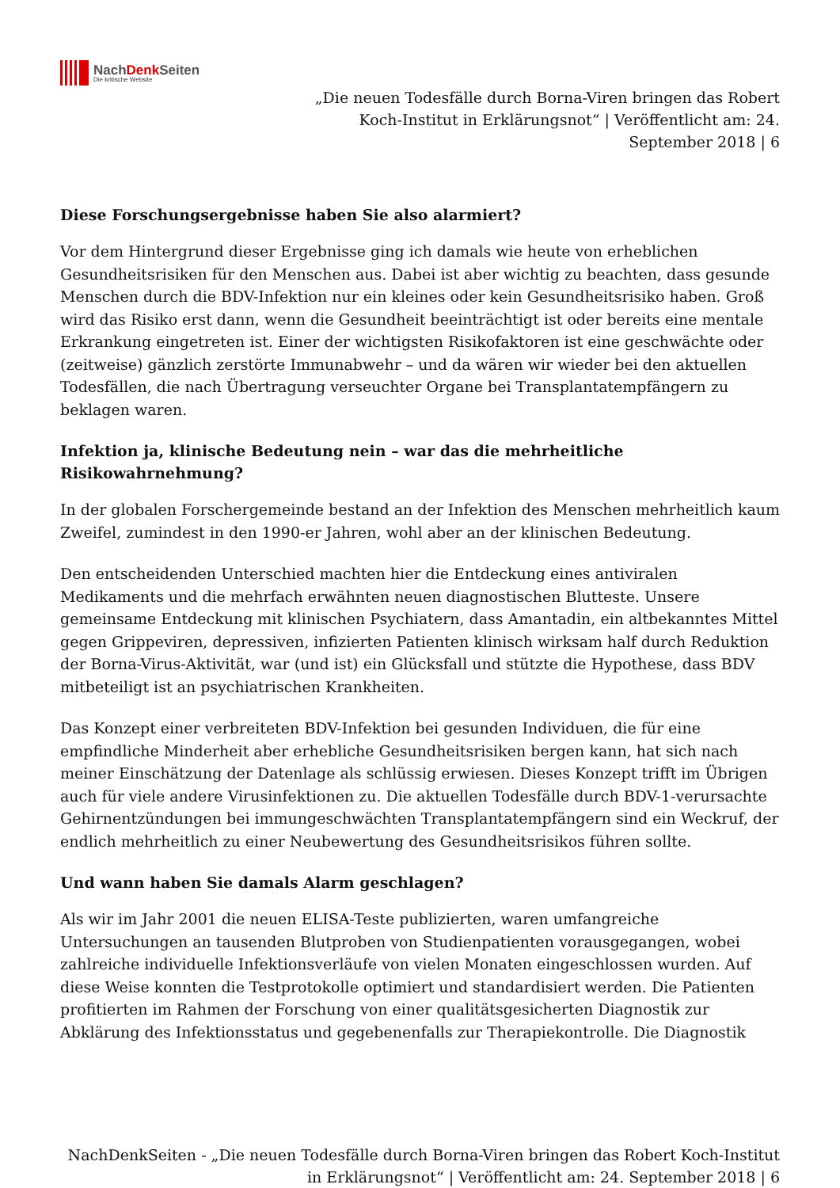NachDenk Seiten
Die kritische Website
„Die neuen Todesfälle durch Borna-Viren bringen das Robert Koch-Institut in Erklärungsnot“ | Veröffentlicht am: 24. September 2018 | 6
Diese Forschungsergebnisse haben Sie also alarmiert?
Vor dem Hintergrund dieser Ergebnisse ging ich damals wie heute von erheblichen Gesundheitsrisiken für den Menschen aus. Dabei ist aber wichtig zu beachten, dass gesunde Menschen durch die BDV-Infektion nur ein kleines oder kein Gesundheitsrisiko haben. Groß wird das Risiko erst dann, wenn die Gesundheit beeinträchtigt ist oder bereits eine mentale Erkrankung eingetreten ist. Einer der wichtigsten Risikofaktoren ist eine geschwächte oder (zeitweise) gänzlich zerstörte Immunabwehr – und da wären wir wieder bei den aktuellen Todesfällen, die nach Übertragung verseuchter Organe bei Transplantatempfängern zu beklagen waren.
Infektion ja, klinische Bedeutung nein – war das die mehrheitliche Risikowahrnehmung?
In der globalen Forschergemeinde bestand an der Infektion des Menschen mehrheitlich kaum Zweifel, zumindest in den 1990-er Jahren, wohl aber an der klinischen Bedeutung.
Den entscheidenden Unterschied machten hier die Entdeckung eines antiviralen Medikaments und die mehrfach erwähnten neuen diagnostischen Blutteste. Unsere gemeinsame Entdeckung mit klinischen Psychiatern, dass Amantadin, ein altbekanntes Mittel gegen Grippeviren, depressiven, infizierten Patienten klinisch wirksam half durch Reduktion der Borna-Virus-Aktivität, war (und ist) ein Glücksfall und stützte die Hypothese, dass BDV mitbeteiligt ist an psychiatrischen Krankheiten.
Das Konzept einer verbreiteten BDV-Infektion bei gesunden Individuen, die für eine empfindliche Minderheit aber erhebliche Gesundheitsrisiken bergen kann, hat sich nach meiner Einschätzung der Datenlage als schlüssig erwiesen. Dieses Konzept trifft im Übrigen auch für viele andere Virusinfektionen zu. Die aktuellen Todesfälle durch BDV-1-verursachte Gehirnentzündungen bei immungeschwächten Transplantatempfängern sind ein Weckruf, der endlich mehrheitlich zu einer Neubewertung des Gesundheitsrisikos führen sollte.
Und wann haben Sie damals Alarm geschlagen?
Als wir im Jahr 2001 die neuen ELISA-Teste publizierten, waren umfangreiche Untersuchungen an tausenden Blutproben von Studienpatienten vorausgegangen, wobei zahlreiche individuelle Infektionsverläufe von vielen Monaten eingeschlossen wurden. Auf diese Weise konnten die Testprotokolle optimiert und standardisiert werden. Die Patienten profitierten im Rahmen der Forschung von einer qualitätsgesicherten Diagnostik zur Abklärung des Infektionsstatus und gegebenenfalls zur Therapiekontrolle. Die Diagnostik
NachDenkSeiten - „Die neuen Todesfälle durch Borna-Viren bringen das Robert Koch-Institut in Erklärungsnot“ | Veröffentlicht am: 24. September 2018 | 6